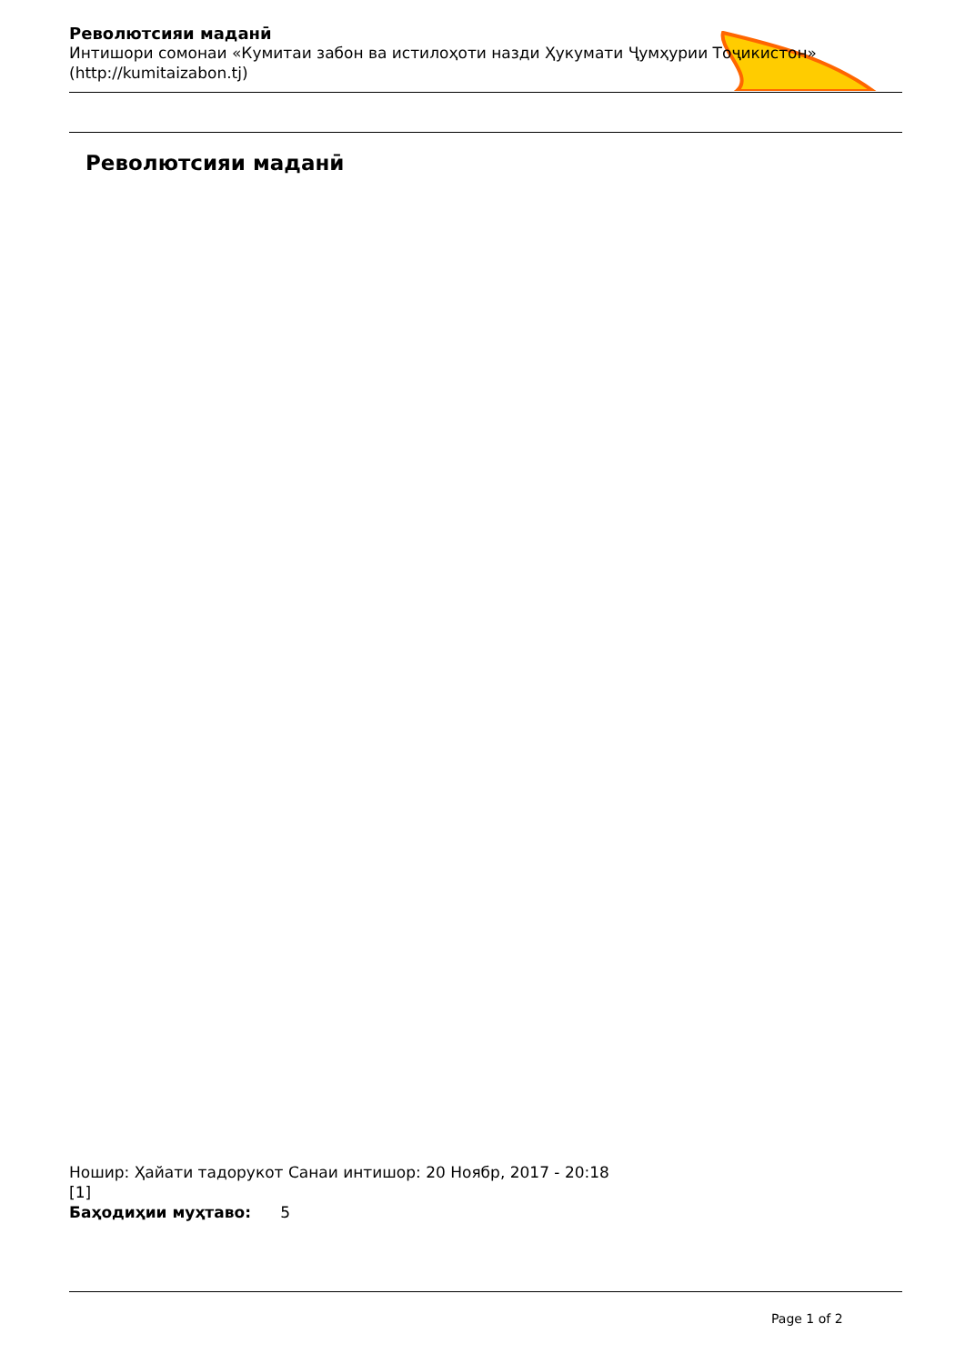Револютсияи маданӣ
Интишори сомонаи «Кумитаи забон ва истилоҳоти назди Ҳукумати Ҷумҳурии Тоҷикистон» (http://kumitaizabon.tj)
Револютсияи маданӣ
Ношир: Ҳайати тадорукот Санаи интишор: 20 Ноябр, 2017 - 20:18
[1]
Баҳодиҳии муҳтаво: 5
Page 1 of 2